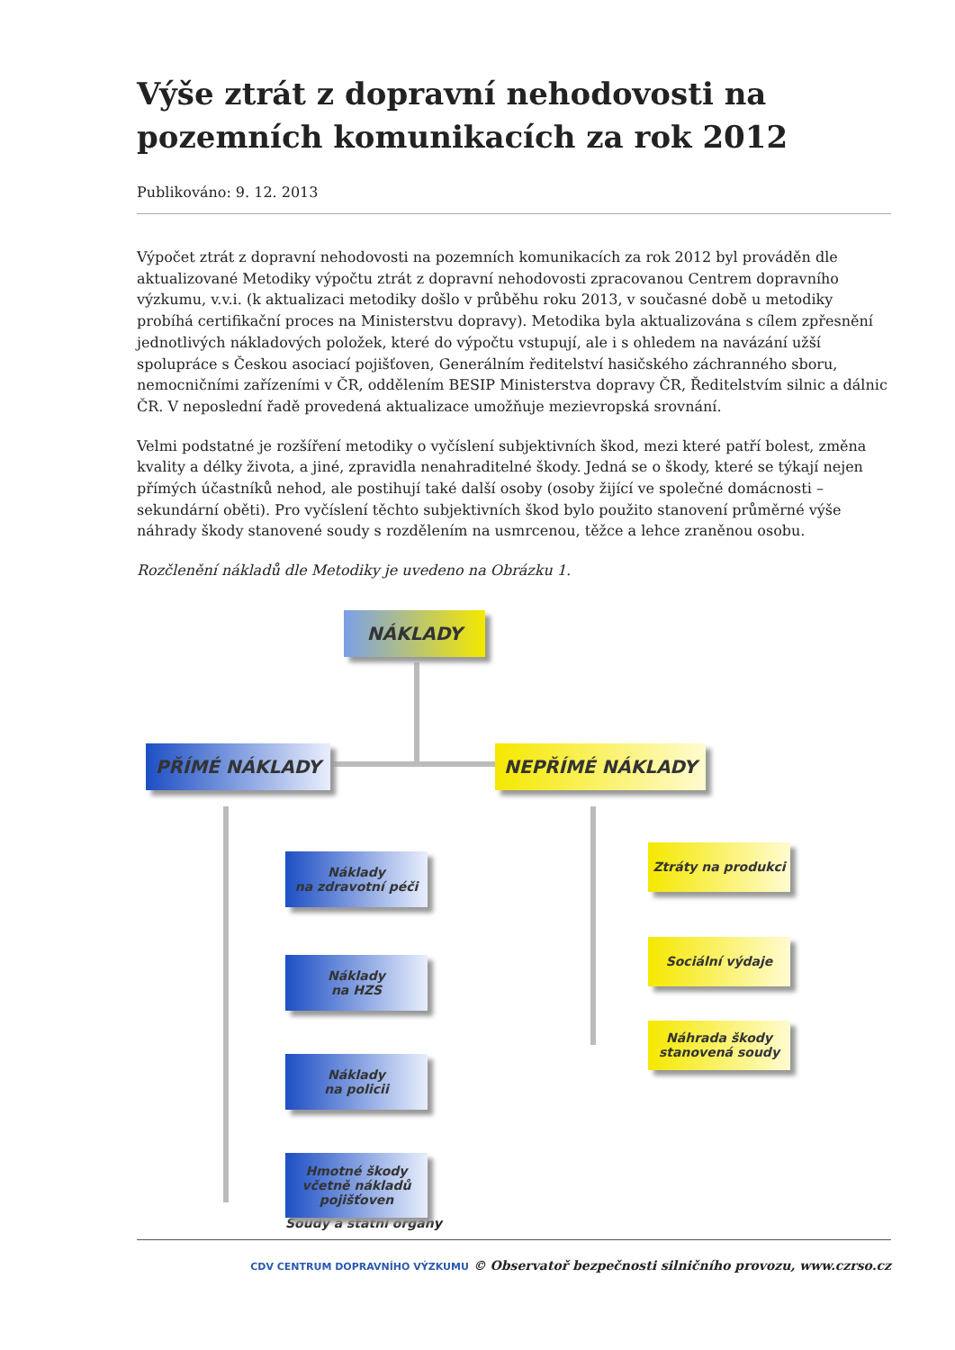Výše ztrát z dopravní nehodovosti na pozemních komunikacích za rok 2012
Publikováno: 9. 12. 2013
Výpočet ztrát z dopravní nehodovosti na pozemních komunikacích za rok 2012 byl prováděn dle aktualizované Metodiky výpočtu ztrát z dopravní nehodovosti zpracovanou Centrem dopravního výzkumu, v.v.i. (k aktualizaci metodiky došlo v průběhu roku 2013, v současné době u metodiky probíhá certifikační proces na Ministerstvu dopravy). Metodika byla aktualizována s cílem zpřesnění jednotlivých nákladových položek, které do výpočtu vstupují, ale i s ohledem na navázání užší spolupráce s Českou asociací pojišťoven, Generálním ředitelství hasičského záchranného sboru, nemocničními zařízeními v ČR, oddělením BESIP Ministerstva dopravy ČR, Ředitelstvím silnic a dálnic ČR. V neposlední řadě provedená aktualizace umožňuje mezievropská srovnání.
Velmi podstatné je rozšíření metodiky o vyčíslení subjektivních škod, mezi které patří bolest, změna kvality a délky života, a jiné, zpravidla nenahraditelné škody. Jedná se o škody, které se týkají nejen přímých účastníků nehod, ale postihují také další osoby (osoby žijící ve společné domácnosti – sekundární oběti). Pro vyčíslení těchto subjektivních škod bylo použito stanovení průměrné výše náhrady škody stanovené soudy s rozdělením na usmrcenou, těžce a lehce zraněnou osobu.
Rozčlenění nákladů dle Metodiky je uvedeno na Obrázku 1.
NÁKLADY
PŘÍMÉ NÁKLADY NEPŘÍMÉ NÁKLADY
Náklady
na zdravotní péči
Náklady
na HZS
Náklady
na policii
Hmotné škody
včetně nákladů
pojišťoven
Ztráty na produkci
Sociální výdaje
Náhrada škody
stanovená soudy
Soudy a státní orgány
CDV CENTRUM DOPRAVNÍHO VÝZKUMU © Observatoř bezpečnosti silničního provozu, www.czrso.cz